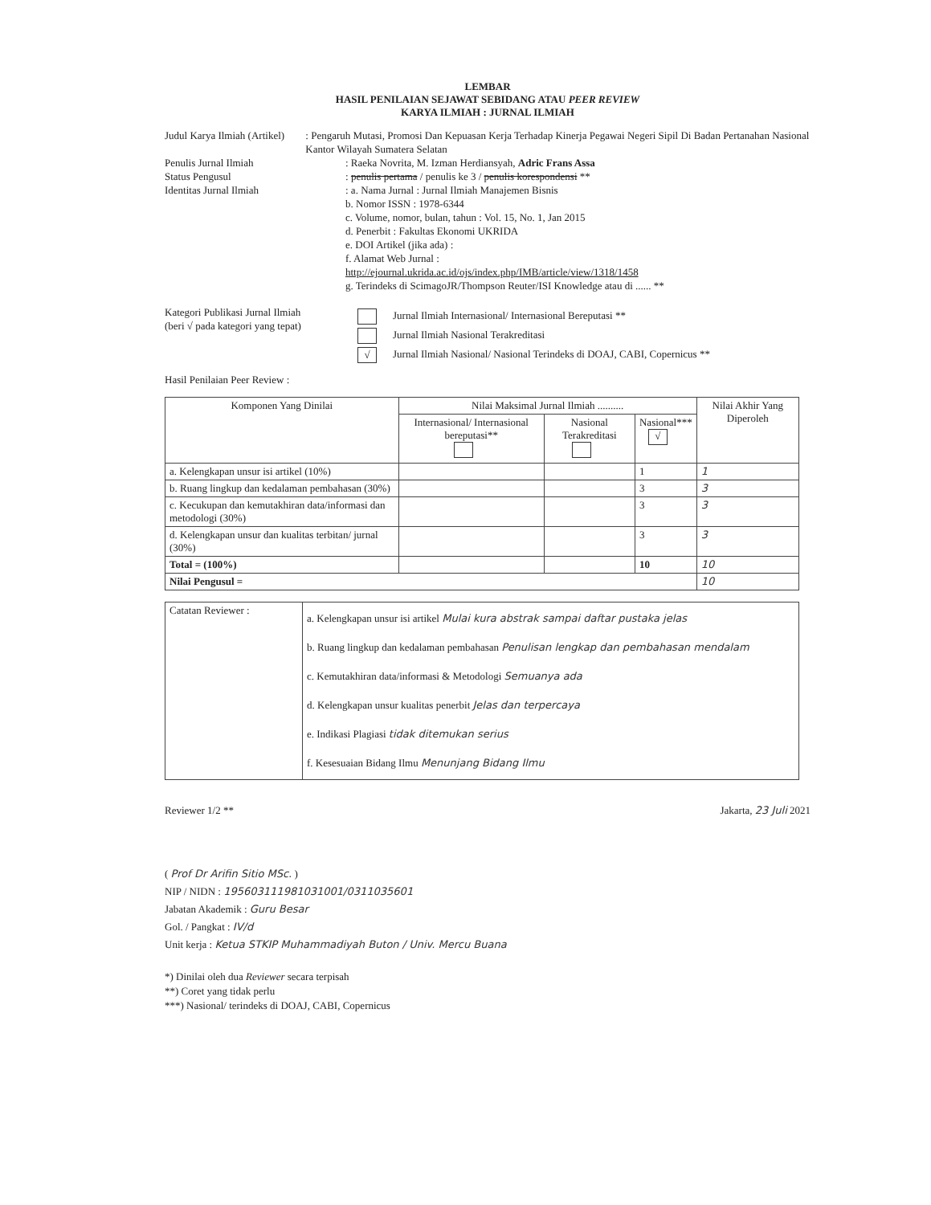LEMBAR
HASIL PENILAIAN SEJAWAT SEBIDANG ATAU PEER REVIEW
KARYA ILMIAH : JURNAL ILMIAH
Judul Karya Ilmiah (Artikel) : Pengaruh Mutasi, Promosi Dan Kepuasan Kerja Terhadap Kinerja Pegawai Negeri Sipil Di Badan Pertanahan Nasional Kantor Wilayah Sumatera Selatan
Penulis Jurnal Ilmiah : Raeka Novrita, M. Izman Herdiansyah, Adric Frans Assa
Status Pengusul : penulis pertama / penulis ke 3 / penulis korespondensi **
Identitas Jurnal Ilmiah : a. Nama Jurnal : Jurnal Ilmiah Manajemen Bisnis
b. Nomor ISSN : 1978-6344
c. Volume, nomor, bulan, tahun : Vol. 15, No. 1, Jan 2015
d. Penerbit : Fakultas Ekonomi UKRIDA
e. DOI Artikel (jika ada) :
f. Alamat Web Jurnal :
http://ejournal.ukrida.ac.id/ojs/index.php/IMB/article/view/1318/1458
g. Terindeks di ScimagoJR/Thompson Reuter/ISI Knowledge atau di ...... **
Kategori Publikasi Jurnal Ilmiah
(beri √ pada kategori yang tepat)
Jurnal Ilmiah Internasional/ Internasional Bereputasi **
Jurnal Ilmiah Nasional Terakreditasi
√ Jurnal Ilmiah Nasional/ Nasional Terindeks di DOAJ, CABI, Copernicus **
Hasil Penilaian Peer Review :
| Komponen Yang Dinilai | Nilai Maksimal Jurnal Ilmiah .......... | | | Nilai Akhir Yang Diperoleh |
| --- | --- | --- | --- | --- |
| | Internasional/ Internasional bereputasi** | Nasional Terakreditasi | Nasional*** √ | |
| a. Kelengkapan unsur isi artikel (10%) | | | 1 | 1 |
| b. Ruang lingkup dan kedalaman pembahasan (30%) | | | 3 | 3 |
| c. Kecukupan dan kemutakhiran data/informasi dan metodologi (30%) | | | 3 | 3 |
| d. Kelengkapan unsur dan kualitas terbitan/ jurnal (30%) | | | 3 | 3 |
| Total = (100%) | | | 10 | 10 |
| Nilai Pengusul = | | | | 10 |
| Catatan Reviewer : | a. Kelengkapan unsur isi artikel Mulai kura abstrak sampai daftar pustaka jelas b. Ruang lingkup dan kedalaman pembahasan Penulisan lengkap dan pembahasan mendalam c. Kemutakhiran data/informasi & Metodologi Semuanya ada d. Kelengkapan unsur kualitas penerbit Jelas dan terpercaya e. Indikasi Plagiasi tidak ditemukan serius f. Kesesuaian Bidang Ilmu Menunjang Bidang Ilmu |
Reviewer 1/2 ** Jakarta, 23 Juli 2021
( Prof Dr Arifin Sitio MSc. )
NIP / NIDN : 195603111981031001/0311035601
Jabatan Akademik : Guru Besar
Gol. / Pangkat : IV/d
Unit kerja : Ketua STKIP Muhammadiyah Buton / Univ. Mercu Buana
*) Dinilai oleh dua Reviewer secara terpisah
**) Coret yang tidak perlu
***) Nasional/ terindeks di DOAJ, CABI, Copernicus